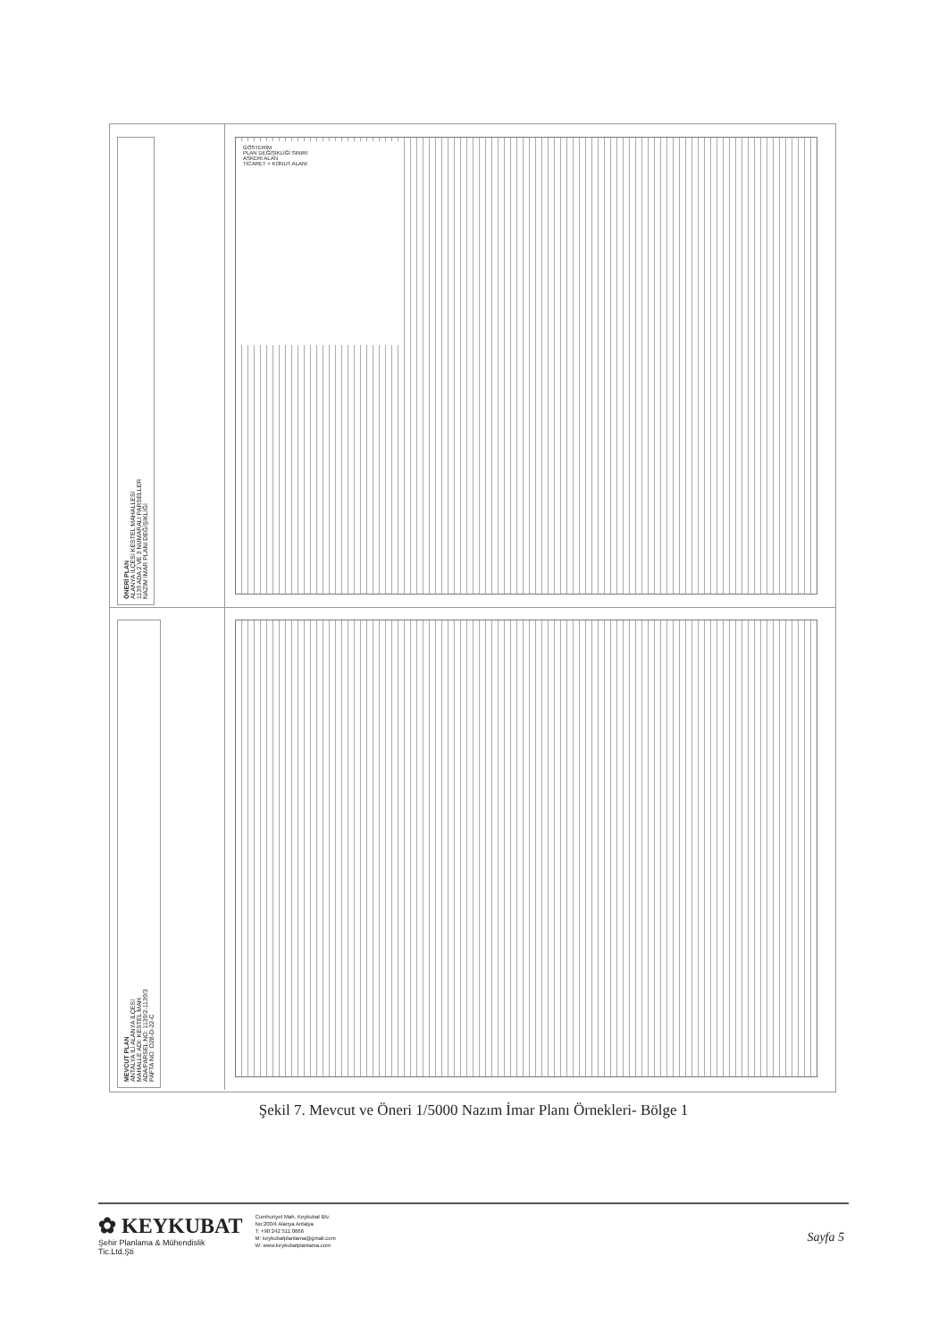ÖNERİ PLAN
ALANYA İLÇESİ KESTEL MAHALLESİ
1139 ADA 2 VE 3 NUMARALI PARSELLER
NAZIM İMAR PLANI DEĞİŞİKLİĞİ
GÖSTERİM
PLAN DEĞİŞİKLİĞİ SINIRI
ASKERİ ALAN
TİCARET + KONUT ALANI
MEVCUT PLAN
ANTALYA İLİ ALANYA İLÇESİ
MAHALLE ADI: KESTEL MAH.
ADA/PARSEL NO: 1139/2-1139/3
PAFTA NO: O28-D-22-C
Şekil 7. Mevcut ve Öneri 1/5000 Nazım İmar Planı Örnekleri- Bölge 1
✿ KEYKUBAT
Şehir Planlama & Mühendislik
Tic.Ltd.Şti
Cumhuriyet Mah. Keykubat Blv.
No:200/4 Alanya Antalya
T: +90 242 511 0666
M: keykubatplanlama@gmail.com
W: www.keykubatplanlama.com
Sayfa 5